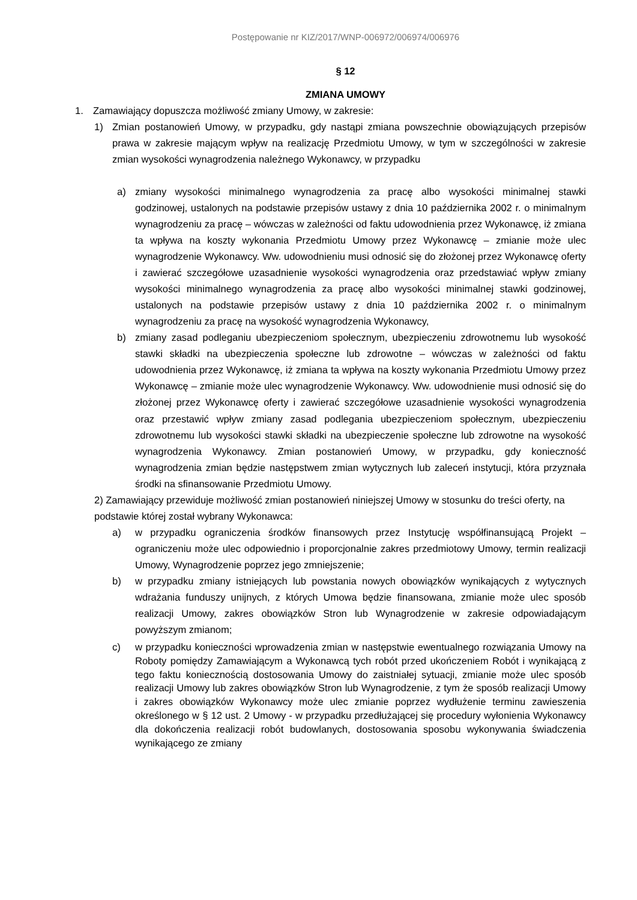Postępowanie nr KIZ/2017/WNP-006972/006974/006976
§ 12
ZMIANA UMOWY
1. Zamawiający dopuszcza możliwość zmiany Umowy, w zakresie:
1) Zmian postanowień Umowy, w przypadku, gdy nastąpi zmiana powszechnie obowiązujących przepisów prawa w zakresie mającym wpływ na realizację Przedmiotu Umowy, w tym w szczególności w zakresie zmian wysokości wynagrodzenia należnego Wykonawcy, w przypadku
a) zmiany wysokości minimalnego wynagrodzenia za pracę albo wysokości minimalnej stawki godzinowej, ustalonych na podstawie przepisów ustawy z dnia 10 października 2002 r. o minimalnym wynagrodzeniu za pracę – wówczas w zależności od faktu udowodnienia przez Wykonawcę, iż zmiana ta wpływa na koszty wykonania Przedmiotu Umowy przez Wykonawcę – zmianie może ulec wynagrodzenie Wykonawcy. Ww. udowodnieniu musi odnosić się do złożonej przez Wykonawcę oferty i zawierać szczegółowe uzasadnienie wysokości wynagrodzenia oraz przedstawiać wpływ zmiany wysokości minimalnego wynagrodzenia za pracę albo wysokości minimalnej stawki godzinowej, ustalonych na podstawie przepisów ustawy z dnia 10 października 2002 r. o minimalnym wynagrodzeniu za pracę na wysokość wynagrodzenia Wykonawcy,
b) zmiany zasad podleganiu ubezpieczeniom społecznym, ubezpieczeniu zdrowotnemu lub wysokość stawki składki na ubezpieczenia społeczne lub zdrowotne – wówczas w zależności od faktu udowodnienia przez Wykonawcę, iż zmiana ta wpływa na koszty wykonania Przedmiotu Umowy przez Wykonawcę – zmianie może ulec wynagrodzenie Wykonawcy. Ww. udowodnienie musi odnosić się do złożonej przez Wykonawcę oferty i zawierać szczegółowe uzasadnienie wysokości wynagrodzenia oraz przestawić wpływ zmiany zasad podlegania ubezpieczeniom społecznym, ubezpieczeniu zdrowotnemu lub wysokości stawki składki na ubezpieczenie społeczne lub zdrowotne na wysokość wynagrodzenia Wykonawcy. Zmian postanowień Umowy, w przypadku, gdy konieczność wynagrodzenia zmian będzie następstwem zmian wytycznych lub zaleceń instytucji, która przyznała środki na sfinansowanie Przedmiotu Umowy.
2) Zamawiający przewiduje możliwość zmian postanowień niniejszej Umowy w stosunku do treści oferty, na podstawie której został wybrany Wykonawca:
a) w przypadku ograniczenia środków finansowych przez Instytucję współfinansującą Projekt – ograniczeniu może ulec odpowiednio i proporcjonalnie zakres przedmiotowy Umowy, termin realizacji Umowy, Wynagrodzenie poprzez jego zmniejszenie;
b) w przypadku zmiany istniejących lub powstania nowych obowiązków wynikających z wytycznych wdrażania funduszy unijnych, z których Umowa będzie finansowana, zmianie może ulec sposób realizacji Umowy, zakres obowiązków Stron lub Wynagrodzenie w zakresie odpowiadającym powyższym zmianom;
c) w przypadku konieczności wprowadzenia zmian w następstwie ewentualnego rozwiązania Umowy na Roboty pomiędzy Zamawiającym a Wykonawcą tych robót przed ukończeniem Robót i wynikającą z tego faktu koniecznością dostosowania Umowy do zaistniałej sytuacji, zmianie może ulec sposób realizacji Umowy lub zakres obowiązków Stron lub Wynagrodzenie, z tym że sposób realizacji Umowy i zakres obowiązków Wykonawcy może ulec zmianie poprzez wydłużenie terminu zawieszenia określonego w § 12 ust. 2 Umowy - w przypadku przedłużającej się procedury wyłonienia Wykonawcy dla dokończenia realizacji robót budowlanych, dostosowania sposobu wykonywania świadczenia wynikającego ze zmiany